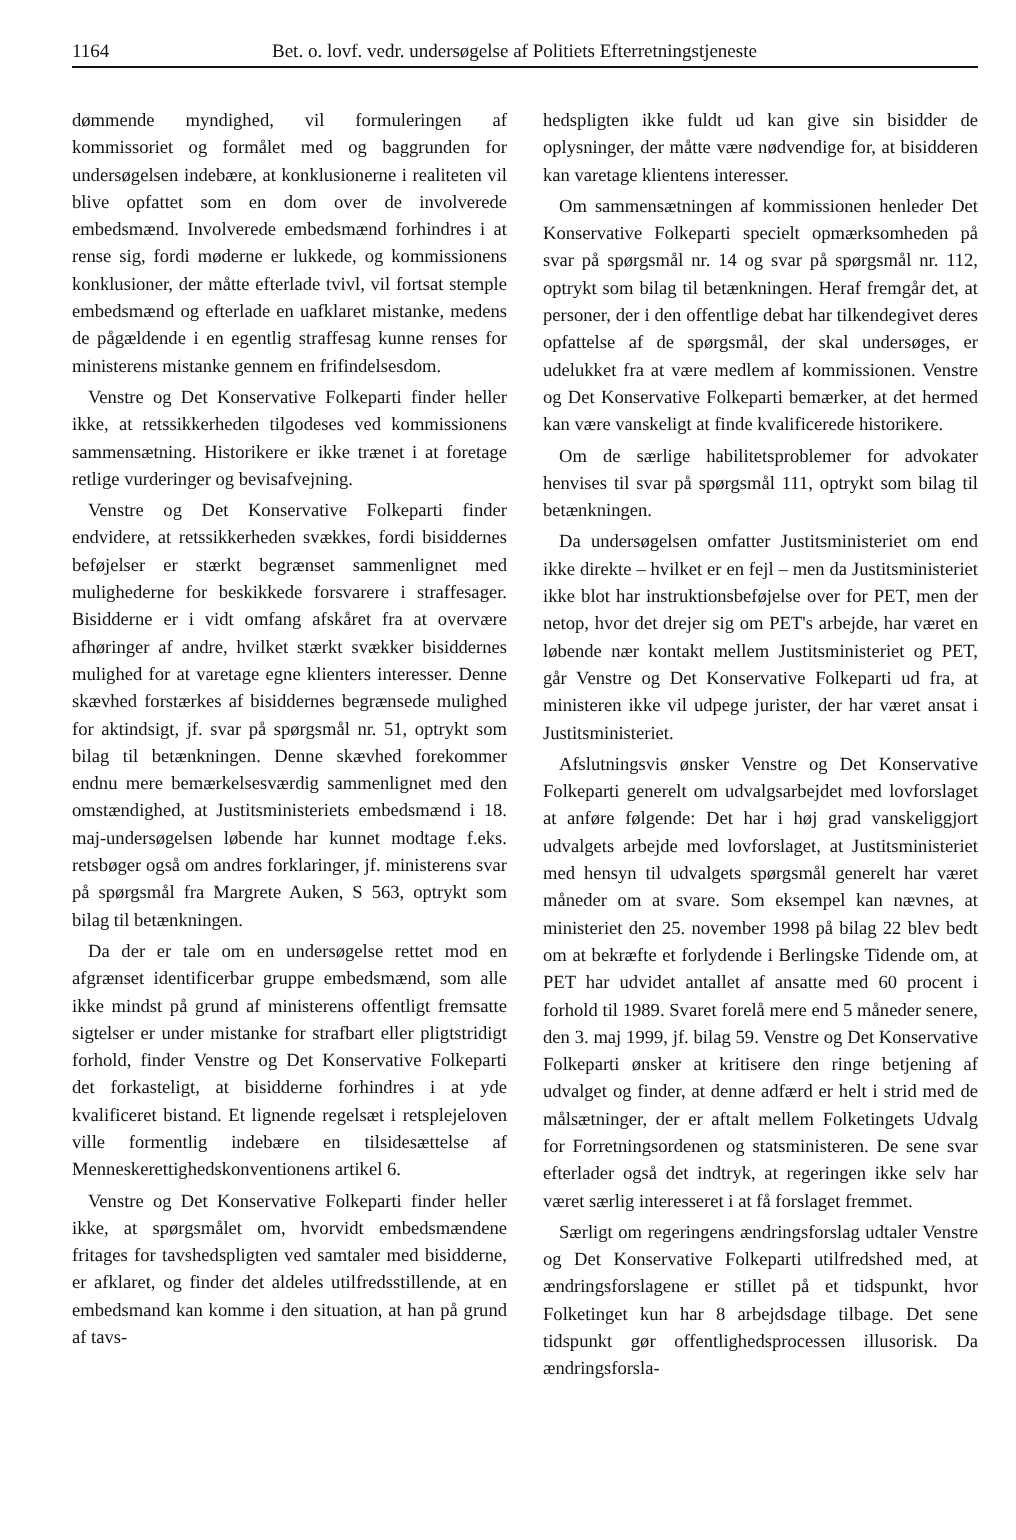1164 Bet. o. lovf. vedr. undersøgelse af Politiets Efterretningstjeneste
dømmende myndighed, vil formuleringen af kommissoriet og formålet med og baggrunden for undersøgelsen indebære, at konklusionerne i realiteten vil blive opfattet som en dom over de involverede embedsmænd. Involverede embedsmænd forhindres i at rense sig, fordi møderne er lukkede, og kommissionens konklusioner, der måtte efterlade tvivl, vil fortsat stemple embedsmænd og efterlade en uafklaret mistanke, medens de pågældende i en egentlig straffesag kunne renses for ministerens mistanke gennem en frifindelsesdom.
Venstre og Det Konservative Folkeparti finder heller ikke, at retssikkerheden tilgodeses ved kommissionens sammensætning. Historikere er ikke trænet i at foretage retlige vurderinger og bevisafvejning.
Venstre og Det Konservative Folkeparti finder endvidere, at retssikkerheden svækkes, fordi bisiddernes beføjelser er stærkt begrænset sammenlignet med mulighederne for beskikkede forsvarere i straffesager. Bisidderne er i vidt omfang afskåret fra at overvære afhøringer af andre, hvilket stærkt svækker bisiddernes mulighed for at varetage egne klienters interesser. Denne skævhed forstærkes af bisiddernes begrænsede mulighed for aktindsigt, jf. svar på spørgsmål nr. 51, optrykt som bilag til betænkningen. Denne skævhed forekommer endnu mere bemærkelsesværdig sammenlignet med den omstændighed, at Justitsministeriets embedsmænd i 18. maj-undersøgelsen løbende har kunnet modtage f.eks. retsbøger også om andres forklaringer, jf. ministerens svar på spørgsmål fra Margrete Auken, S 563, optrykt som bilag til betænkningen.
Da der er tale om en undersøgelse rettet mod en afgrænset identificerbar gruppe embedsmænd, som alle ikke mindst på grund af ministerens offentligt fremsatte sigtelser er under mistanke for strafbart eller pligtstridigt forhold, finder Venstre og Det Konservative Folkeparti det forkasteligt, at bisidderne forhindres i at yde kvalificeret bistand. Et lignende regelsæt i retsplejeloven ville formentlig indebære en tilsidesættelse af Menneskerettighedskonventionens artikel 6.
Venstre og Det Konservative Folkeparti finder heller ikke, at spørgsmålet om, hvorvidt embedsmændene fritages for tavshedspligten ved samtaler med bisidderne, er afklaret, og finder det aldeles utilfredsstillende, at en embedsmand kan komme i den situation, at han på grund af tavs-
hedspligten ikke fuldt ud kan give sin bisidder de oplysninger, der måtte være nødvendige for, at bisidderen kan varetage klientens interesser.
Om sammensætningen af kommissionen henleder Det Konservative Folkeparti specielt opmærksomheden på svar på spørgsmål nr. 14 og svar på spørgsmål nr. 112, optrykt som bilag til betænkningen. Heraf fremgår det, at personer, der i den offentlige debat har tilkendegivet deres opfattelse af de spørgsmål, der skal undersøges, er udelukket fra at være medlem af kommissionen. Venstre og Det Konservative Folkeparti bemærker, at det hermed kan være vanskeligt at finde kvalificerede historikere.
Om de særlige habilitetsproblemer for advokater henvises til svar på spørgsmål 111, optrykt som bilag til betænkningen.
Da undersøgelsen omfatter Justitsministeriet om end ikke direkte – hvilket er en fejl – men da Justitsministeriet ikke blot har instruktionsbeføjelse over for PET, men der netop, hvor det drejer sig om PET's arbejde, har været en løbende nær kontakt mellem Justitsministeriet og PET, går Venstre og Det Konservative Folkeparti ud fra, at ministeren ikke vil udpege jurister, der har været ansat i Justitsministeriet.
Afslutningsvis ønsker Venstre og Det Konservative Folkeparti generelt om udvalgsarbejdet med lovforslaget at anføre følgende: Det har i høj grad vanskeliggjort udvalgets arbejde med lovforslaget, at Justitsministeriet med hensyn til udvalgets spørgsmål generelt har været måneder om at svare. Som eksempel kan nævnes, at ministeriet den 25. november 1998 på bilag 22 blev bedt om at bekræfte et forlydende i Berlingske Tidende om, at PET har udvidet antallet af ansatte med 60 procent i forhold til 1989. Svaret forelå mere end 5 måneder senere, den 3. maj 1999, jf. bilag 59. Venstre og Det Konservative Folkeparti ønsker at kritisere den ringe betjening af udvalget og finder, at denne adfærd er helt i strid med de målsætninger, der er aftalt mellem Folketingets Udvalg for Forretningsordenen og statsministeren. De sene svar efterlader også det indtryk, at regeringen ikke selv har været særlig interesseret i at få forslaget fremmet.
Særligt om regeringens ændringsforslag udtaler Venstre og Det Konservative Folkeparti utilfredshed med, at ændringsforslagene er stillet på et tidspunkt, hvor Folketinget kun har 8 arbejdsdage tilbage. Det sene tidspunkt gør offentlighedsprocessen illusorisk. Da ændringsforsla-